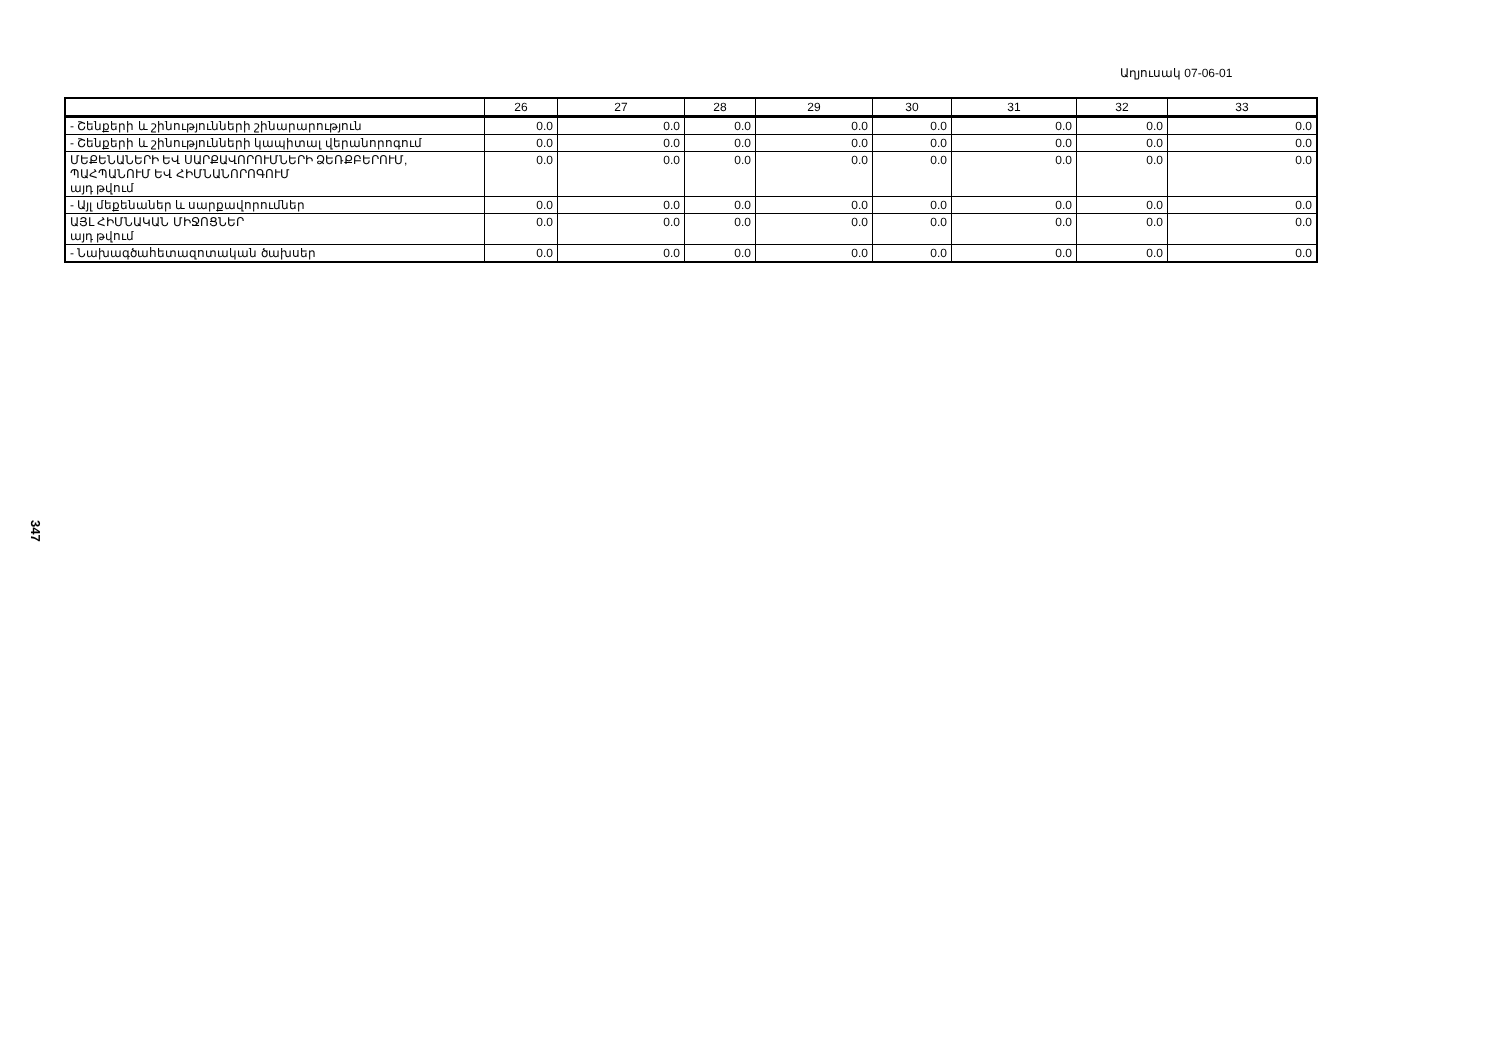Աղյուսակ 07-06-01
| | 26 | 27 | 28 | 29 | 30 | 31 | 32 | 33 |
| --- | --- | --- | --- | --- | --- | --- | --- | --- |
| - Շենքերի և շինությունների շինարարություն | 0.0 | 0.0 | 0.0 | 0.0 | 0.0 | 0.0 | 0.0 | 0.0 |
| - Շենքերի և շինությունների կապիտալ վերանորոգում | 0.0 | 0.0 | 0.0 | 0.0 | 0.0 | 0.0 | 0.0 | 0.0 |
| ՄԵՔԵՆԱՆԵՐԻ ԵՎ ՍԱՐՔԱՎՈՐՈՒՄՆԵՐԻ ՁԵՌՔԲԵՐՈՒՄ, ՊԱՀՊԱՆՈՒՄ ԵՎ ՀԻՄՆԱՆՈՐՈԳՈՒՄ այդ թվում | 0.0 | 0.0 | 0.0 | 0.0 | 0.0 | 0.0 | 0.0 | 0.0 |
| - Այլ մեքենաներ և սարքավորումներ | 0.0 | 0.0 | 0.0 | 0.0 | 0.0 | 0.0 | 0.0 | 0.0 |
| ԱՅԼ ՀԻՄՆԱԿԱՆ ՄԻՋՈՑՆԵՐ այդ թվում | 0.0 | 0.0 | 0.0 | 0.0 | 0.0 | 0.0 | 0.0 | 0.0 |
| - Նախագծահետազոտական ծախսեր | 0.0 | 0.0 | 0.0 | 0.0 | 0.0 | 0.0 | 0.0 | 0.0 |
347